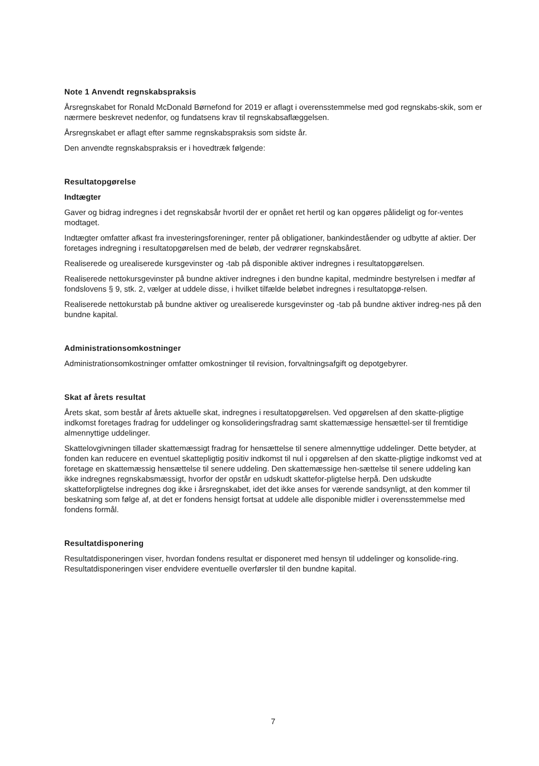Note 1 Anvendt regnskabspraksis
Årsregnskabet for Ronald McDonald Børnefond for 2019 er aflagt i overensstemmelse med god regnskabs-skik, som er nærmere beskrevet nedenfor, og fundatsens krav til regnskabsaflæggelsen.
Årsregnskabet er aflagt efter samme regnskabspraksis som sidste år.
Den anvendte regnskabspraksis er i hovedtræk følgende:
Resultatopgørelse
Indtægter
Gaver og bidrag indregnes i det regnskabsår hvortil der er opnået ret hertil og kan opgøres pålideligt og for-ventes modtaget.
Indtægter omfatter afkast fra investeringsforeninger, renter på obligationer, bankindeståender og udbytte af aktier. Der foretages indregning i resultatopgørelsen med de beløb, der vedrører regnskabsåret.
Realiserede og urealiserede kursgevinster og -tab på disponible aktiver indregnes i resultatopgørelsen.
Realiserede nettokursgevinster på bundne aktiver indregnes i den bundne kapital, medmindre bestyrelsen i medfør af fondslovens § 9, stk. 2, vælger at uddele disse, i hvilket tilfælde beløbet indregnes i resultatopgø-relsen.
Realiserede nettokurstab på bundne aktiver og urealiserede kursgevinster og -tab på bundne aktiver indreg-nes på den bundne kapital.
Administrationsomkostninger
Administrationsomkostninger omfatter omkostninger til revision, forvaltningsafgift og depotgebyrer.
Skat af årets resultat
Årets skat, som består af årets aktuelle skat, indregnes i resultatopgørelsen. Ved opgørelsen af den skatte-pligtige indkomst foretages fradrag for uddelinger og konsolideringsfradrag samt skattemæssige hensættel-ser til fremtidige almennyttige uddelinger.
Skattelovgivningen tillader skattemæssigt fradrag for hensættelse til senere almennyttige uddelinger. Dette betyder, at fonden kan reducere en eventuel skattepligtig positiv indkomst til nul i opgørelsen af den skatte-pligtige indkomst ved at foretage en skattemæssig hensættelse til senere uddeling. Den skattemæssige hen-sættelse til senere uddeling kan ikke indregnes regnskabsmæssigt, hvorfor der opstår en udskudt skattefor-pligtelse herpå. Den udskudte skatteforpligtelse indregnes dog ikke i årsregnskabet, idet det ikke anses for værende sandsynligt, at den kommer til beskatning som følge af, at det er fondens hensigt fortsat at uddele alle disponible midler i overensstemmelse med fondens formål.
Resultatdisponering
Resultatdisponeringen viser, hvordan fondens resultat er disponeret med hensyn til uddelinger og konsolide-ring. Resultatdisponeringen viser endvidere eventuelle overførsler til den bundne kapital.
7